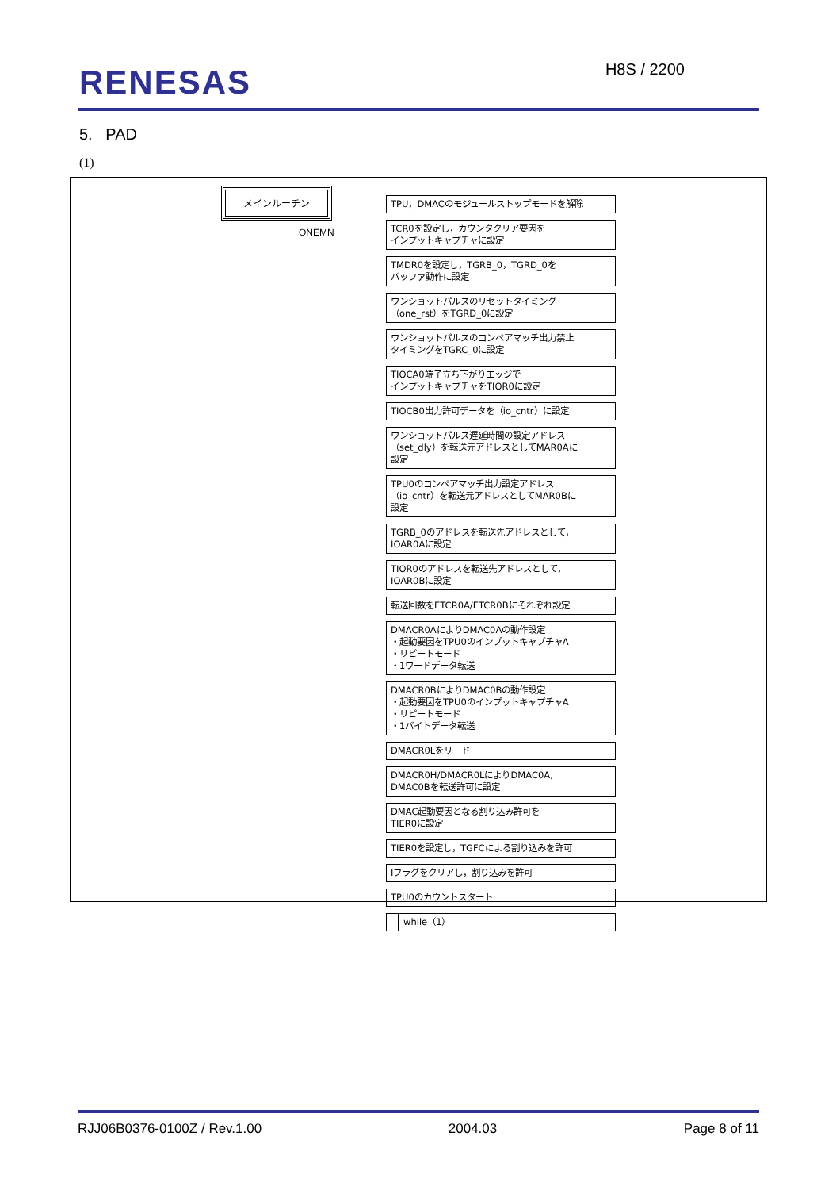RENESAS H8S / 2200
5. PAD
(1)
メインルーチン
ONEMN
TPU，DMACのモジュールストップモードを解除
TCR0を設定し，カウンタクリア要因を
インプットキャプチャに設定
TMDR0を設定し，TGRB_0，TGRD_0を
バッファ動作に設定
ワンショットパルスのリセットタイミング
（one_rst）をTGRD_0に設定
ワンショットパルスのコンペアマッチ出力禁止
タイミングをTGRC_0に設定
TIOCA0端子立ち下がりエッジで
インプットキャプチャをTIOR0に設定
TIOCB0出力許可データを（io_cntr）に設定
ワンショットパルス遅延時間の設定アドレス
（set_dly）を転送元アドレスとしてMAR0Aに
設定
TPU0のコンペアマッチ出力設定アドレス
（io_cntr）を転送元アドレスとしてMAR0Bに
設定
TGRB_0のアドレスを転送先アドレスとして，
IOAR0Aに設定
TIOR0のアドレスを転送先アドレスとして，
IOAR0Bに設定
転送回数をETCR0A/ETCR0Bにそれぞれ設定
DMACR0AによりDMAC0Aの動作設定
・起動要因をTPU0のインプットキャプチャA
・リピートモード
・1ワードデータ転送
DMACR0BによりDMAC0Bの動作設定
・起動要因をTPU0のインプットキャプチャA
・リピートモード
・1バイトデータ転送
DMACR0Lをリード
DMACR0H/DMACR0LによりDMAC0A,
DMAC0Bを転送許可に設定
DMAC起動要因となる割り込み許可を
TIER0に設定
TIER0を設定し，TGFCによる割り込みを許可
Iフラグをクリアし，割り込みを許可
TPU0のカウントスタート
while（1）
RJJ06B0376-0100Z / Rev.1.00 2004.03 Page 8 of 11